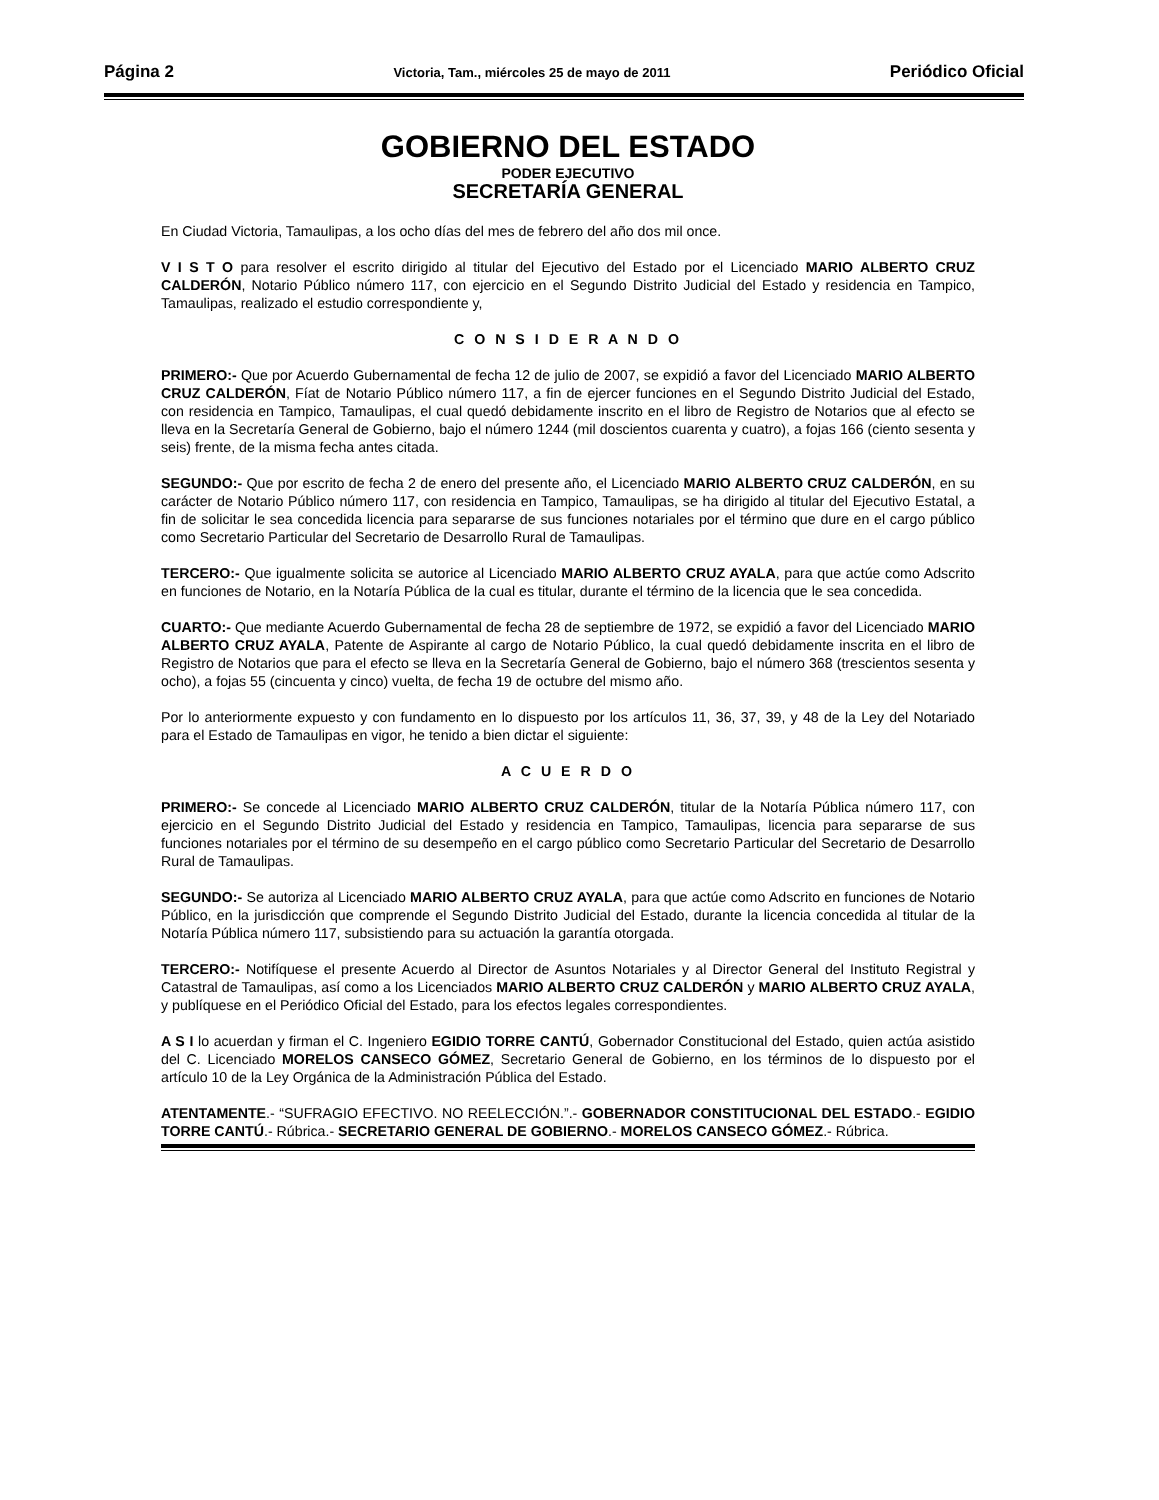Página 2 Victoria, Tam., miércoles 25 de mayo de 2011 Periódico Oficial
GOBIERNO DEL ESTADO
PODER EJECUTIVO
SECRETARÍA GENERAL
En Ciudad Victoria, Tamaulipas, a los ocho días del mes de febrero del año dos mil once.
V I S T O para resolver el escrito dirigido al titular del Ejecutivo del Estado por el Licenciado MARIO ALBERTO CRUZ CALDERÓN, Notario Público número 117, con ejercicio en el Segundo Distrito Judicial del Estado y residencia en Tampico, Tamaulipas, realizado el estudio correspondiente y,
C O N S I D E R A N D O
PRIMERO:- Que por Acuerdo Gubernamental de fecha 12 de julio de 2007, se expidió a favor del Licenciado MARIO ALBERTO CRUZ CALDERÓN, Fíat de Notario Público número 117, a fin de ejercer funciones en el Segundo Distrito Judicial del Estado, con residencia en Tampico, Tamaulipas, el cual quedó debidamente inscrito en el libro de Registro de Notarios que al efecto se lleva en la Secretaría General de Gobierno, bajo el número 1244 (mil doscientos cuarenta y cuatro), a fojas 166 (ciento sesenta y seis) frente, de la misma fecha antes citada.
SEGUNDO:- Que por escrito de fecha 2 de enero del presente año, el Licenciado MARIO ALBERTO CRUZ CALDERÓN, en su carácter de Notario Público número 117, con residencia en Tampico, Tamaulipas, se ha dirigido al titular del Ejecutivo Estatal, a fin de solicitar le sea concedida licencia para separarse de sus funciones notariales por el término que dure en el cargo público como Secretario Particular del Secretario de Desarrollo Rural de Tamaulipas.
TERCERO:- Que igualmente solicita se autorice al Licenciado MARIO ALBERTO CRUZ AYALA, para que actúe como Adscrito en funciones de Notario, en la Notaría Pública de la cual es titular, durante el término de la licencia que le sea concedida.
CUARTO:- Que mediante Acuerdo Gubernamental de fecha 28 de septiembre de 1972, se expidió a favor del Licenciado MARIO ALBERTO CRUZ AYALA, Patente de Aspirante al cargo de Notario Público, la cual quedó debidamente inscrita en el libro de Registro de Notarios que para el efecto se lleva en la Secretaría General de Gobierno, bajo el número 368 (trescientos sesenta y ocho), a fojas 55 (cincuenta y cinco) vuelta, de fecha 19 de octubre del mismo año.
Por lo anteriormente expuesto y con fundamento en lo dispuesto por los artículos 11, 36, 37, 39, y 48 de la Ley del Notariado para el Estado de Tamaulipas en vigor, he tenido a bien dictar el siguiente:
A C U E R D O
PRIMERO:- Se concede al Licenciado MARIO ALBERTO CRUZ CALDERÓN, titular de la Notaría Pública número 117, con ejercicio en el Segundo Distrito Judicial del Estado y residencia en Tampico, Tamaulipas, licencia para separarse de sus funciones notariales por el término de su desempeño en el cargo público como Secretario Particular del Secretario de Desarrollo Rural de Tamaulipas.
SEGUNDO:- Se autoriza al Licenciado MARIO ALBERTO CRUZ AYALA, para que actúe como Adscrito en funciones de Notario Público, en la jurisdicción que comprende el Segundo Distrito Judicial del Estado, durante la licencia concedida al titular de la Notaría Pública número 117, subsistiendo para su actuación la garantía otorgada.
TERCERO:- Notifíquese el presente Acuerdo al Director de Asuntos Notariales y al Director General del Instituto Registral y Catastral de Tamaulipas, así como a los Licenciados MARIO ALBERTO CRUZ CALDERÓN y MARIO ALBERTO CRUZ AYALA, y publíquese en el Periódico Oficial del Estado, para los efectos legales correspondientes.
A S I lo acuerdan y firman el C. Ingeniero EGIDIO TORRE CANTÚ, Gobernador Constitucional del Estado, quien actúa asistido del C. Licenciado MORELOS CANSECO GÓMEZ, Secretario General de Gobierno, en los términos de lo dispuesto por el artículo 10 de la Ley Orgánica de la Administración Pública del Estado.
ATENTAMENTE.- “SUFRAGIO EFECTIVO. NO REELECCIÓN.”.- GOBERNADOR CONSTITUCIONAL DEL ESTADO.- EGIDIO TORRE CANTÚ.- Rúbrica.- SECRETARIO GENERAL DE GOBIERNO.- MORELOS CANSECO GÓMEZ.- Rúbrica.